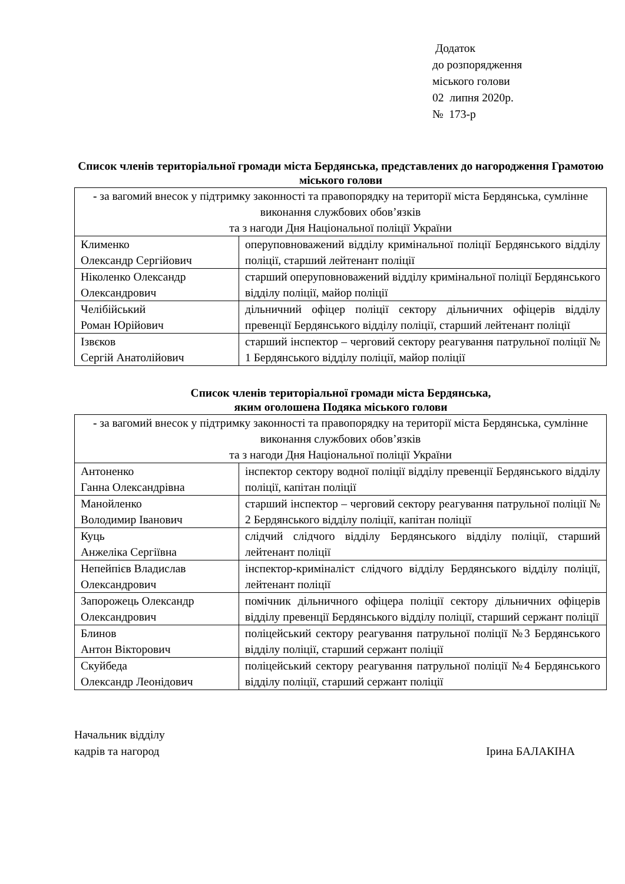Додаток
до розпорядження
міського голови
02 липня 2020р.
№ 173-р
Список членів територіальної громади міста Бердянська, представлених до нагородження Грамотою міського голови
| - за вагомий внесок у підтримку законності та правопорядку на території міста Бердянська, сумлінне виконання службових обов’язків та з нагоди Дня Національної поліції України | |
| Клименко Олександр Сергійович | оперуповноважений відділу кримінальної поліції Бердянського відділу поліції, старший лейтенант поліції |
| Ніколенко Олександр Олександрович | старший оперуповноважений відділу кримінальної поліції Бердянського відділу поліції, майор поліції |
| Челібійський Роман Юрійович | дільничний офіцер поліції сектору дільничних офіцерів відділу превенції Бердянського відділу поліції, старший лейтенант поліції |
| Ізвєков Сергій Анатолійович | старший інспектор – черговий сектору реагування патрульної поліції № 1 Бердянського відділу поліції, майор поліції |
Список членів територіальної громади міста Бердянська,
яким оголошена Подяка міського голови
| - за вагомий внесок у підтримку законності та правопорядку на території міста Бердянська, сумлінне виконання службових обов’язків та з нагоди Дня Національної поліції України | |
| Антоненко Ганна Олександрівна | інспектор сектору водної поліції відділу превенції Бердянського відділу поліції, капітан поліції |
| Манойленко Володимир Іванович | старший інспектор – черговий сектору реагування патрульної поліції № 2 Бердянського відділу поліції, капітан поліції |
| Куць Анжеліка Сергіївна | слідчий слідчого відділу Бердянського відділу поліції, старший лейтенант поліції |
| Непейпієв Владислав Олександрович | інспектор-криміналіст слідчого відділу Бердянського відділу поліції, лейтенант поліції |
| Запорожець Олександр Олександрович | помічник дільничного офіцера поліції сектору дільничних офіцерів відділу превенції Бердянського відділу поліції, старший сержант поліції |
| Блинов Антон Вікторович | поліцейський сектору реагування патрульної поліції №3 Бердянського відділу поліції, старший сержант поліції |
| Скуйбеда Олександр Леонідович | поліцейський сектору реагування патрульної поліції №4 Бердянського відділу поліції, старший сержант поліції |
Начальник відділу
кадрів та нагород
Ірина БАЛАКІНА